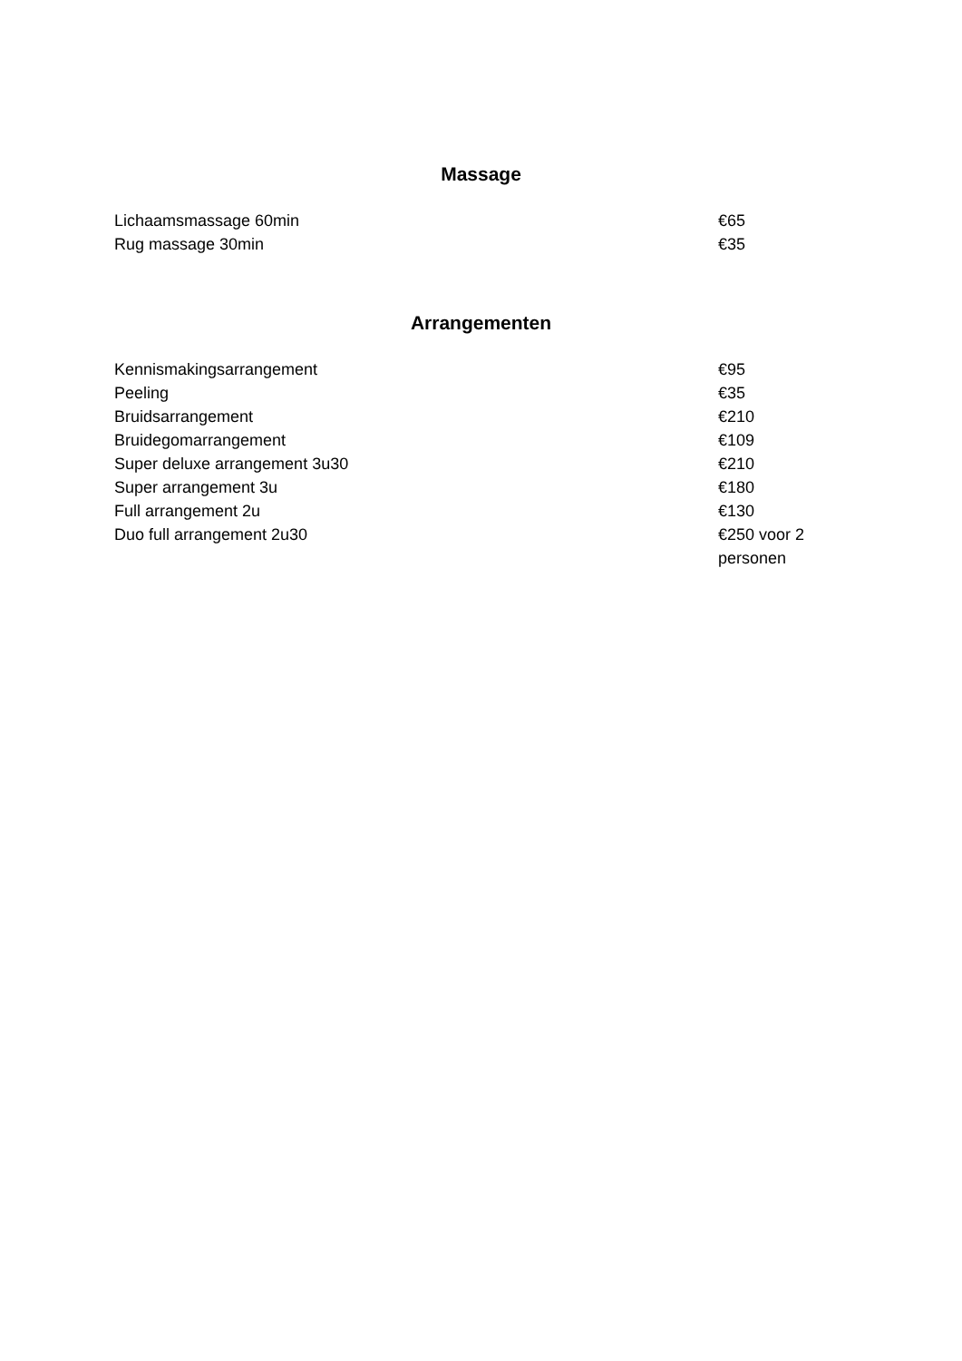Massage
| Lichaamsmassage 60min | €65 |
| Rug massage 30min | €35 |
Arrangementen
| Kennismakingsarrangement | €95 |
| Peeling | €35 |
| Bruidsarrangement | €210 |
| Bruidegomarrangement | €109 |
| Super deluxe arrangement 3u30 | €210 |
| Super arrangement 3u | €180 |
| Full arrangement 2u | €130 |
| Duo full arrangement 2u30 | €250 voor 2 personen |